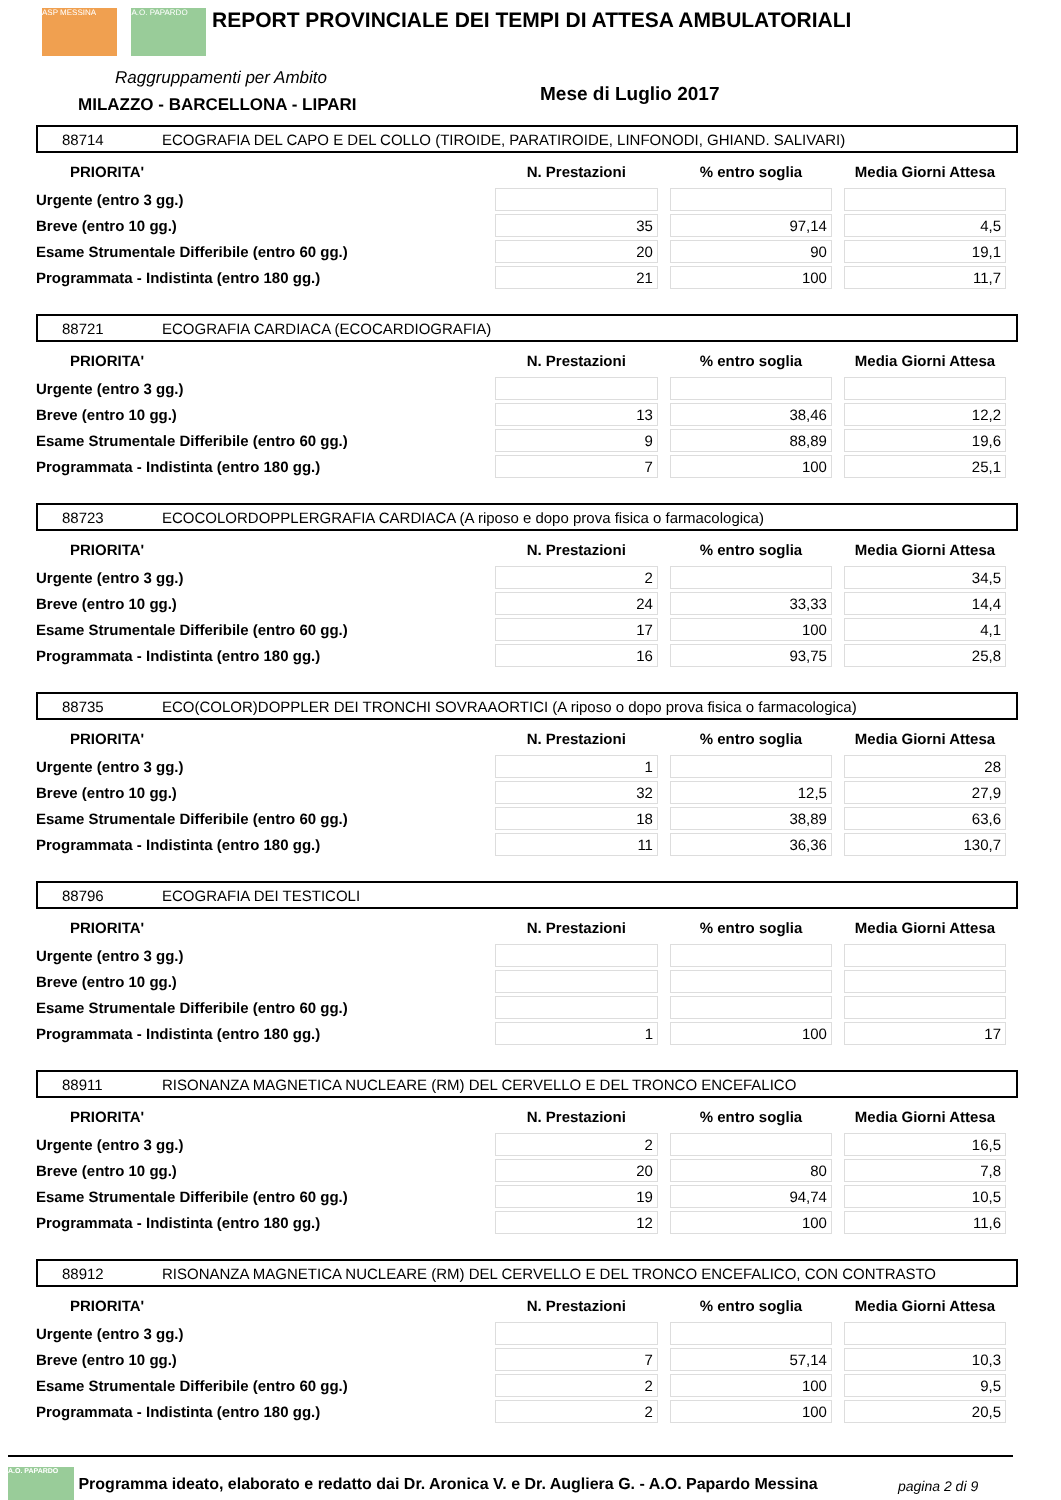ASP MESSINA A.O. PAPARDO
REPORT PROVINCIALE DEI TEMPI DI ATTESA AMBULATORIALI
Raggruppamenti per Ambito
MILAZZO - BARCELLONA - LIPARI Mese di Luglio 2017
88714 ECOGRAFIA DEL CAPO E DEL COLLO (TIROIDE, PARATIROIDE, LINFONODI, GHIAND. SALIVARI)
| PRIORITA' | N. Prestazioni | % entro soglia | Media Giorni Attesa |
| --- | --- | --- | --- |
| Urgente (entro 3 gg.) | | | |
| Breve (entro 10 gg.) | 35 | 97,14 | 4,5 |
| Esame Strumentale Differibile (entro 60 gg.) | 20 | 90 | 19,1 |
| Programmata - Indistinta (entro 180 gg.) | 21 | 100 | 11,7 |
88721 ECOGRAFIA CARDIACA (ECOCARDIOGRAFIA)
| PRIORITA' | N. Prestazioni | % entro soglia | Media Giorni Attesa |
| --- | --- | --- | --- |
| Urgente (entro 3 gg.) | | | |
| Breve (entro 10 gg.) | 13 | 38,46 | 12,2 |
| Esame Strumentale Differibile (entro 60 gg.) | 9 | 88,89 | 19,6 |
| Programmata - Indistinta (entro 180 gg.) | 7 | 100 | 25,1 |
88723 ECOCOLORDOPPLERGRAFIA CARDIACA (A riposo e dopo prova fisica o farmacologica)
| PRIORITA' | N. Prestazioni | % entro soglia | Media Giorni Attesa |
| --- | --- | --- | --- |
| Urgente (entro 3 gg.) | 2 | | 34,5 |
| Breve (entro 10 gg.) | 24 | 33,33 | 14,4 |
| Esame Strumentale Differibile (entro 60 gg.) | 17 | 100 | 4,1 |
| Programmata - Indistinta (entro 180 gg.) | 16 | 93,75 | 25,8 |
88735 ECO(COLOR)DOPPLER DEI TRONCHI SOVRAAORTICI (A riposo o dopo prova fisica o farmacologica)
| PRIORITA' | N. Prestazioni | % entro soglia | Media Giorni Attesa |
| --- | --- | --- | --- |
| Urgente (entro 3 gg.) | 1 | | 28 |
| Breve (entro 10 gg.) | 32 | 12,5 | 27,9 |
| Esame Strumentale Differibile (entro 60 gg.) | 18 | 38,89 | 63,6 |
| Programmata - Indistinta (entro 180 gg.) | 11 | 36,36 | 130,7 |
88796 ECOGRAFIA DEI TESTICOLI
| PRIORITA' | N. Prestazioni | % entro soglia | Media Giorni Attesa |
| --- | --- | --- | --- |
| Urgente (entro 3 gg.) | | | |
| Breve (entro 10 gg.) | | | |
| Esame Strumentale Differibile (entro 60 gg.) | | | |
| Programmata - Indistinta (entro 180 gg.) | 1 | 100 | 17 |
88911 RISONANZA MAGNETICA NUCLEARE (RM) DEL CERVELLO E DEL TRONCO ENCEFALICO
| PRIORITA' | N. Prestazioni | % entro soglia | Media Giorni Attesa |
| --- | --- | --- | --- |
| Urgente (entro 3 gg.) | 2 | | 16,5 |
| Breve (entro 10 gg.) | 20 | 80 | 7,8 |
| Esame Strumentale Differibile (entro 60 gg.) | 19 | 94,74 | 10,5 |
| Programmata - Indistinta (entro 180 gg.) | 12 | 100 | 11,6 |
88912 RISONANZA MAGNETICA NUCLEARE (RM) DEL CERVELLO E DEL TRONCO ENCEFALICO, CON CONTRASTO
| PRIORITA' | N. Prestazioni | % entro soglia | Media Giorni Attesa |
| --- | --- | --- | --- |
| Urgente (entro 3 gg.) | | | |
| Breve (entro 10 gg.) | 7 | 57,14 | 10,3 |
| Esame Strumentale Differibile (entro 60 gg.) | 2 | 100 | 9,5 |
| Programmata - Indistinta (entro 180 gg.) | 2 | 100 | 20,5 |
A.O. PAPARDO Programma ideato, elaborato e redatto dai Dr. Aronica V. e Dr. Augliera G. - A.O. Papardo Messina
pagina 2 di 9